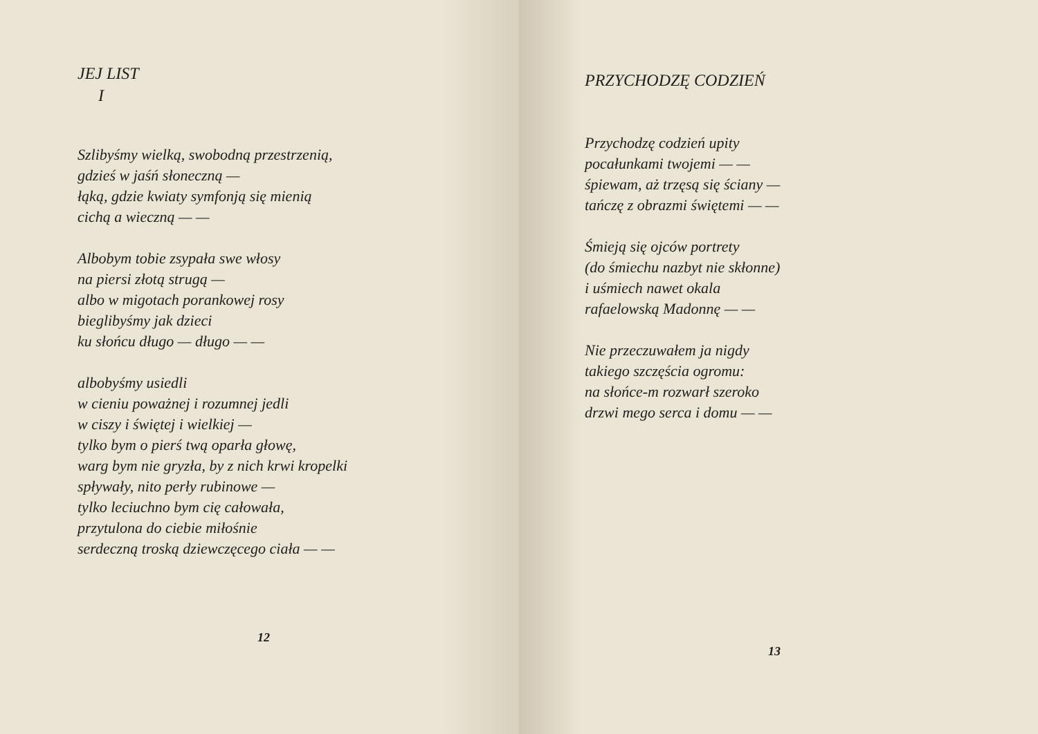JEJ LIST
I
Szlibyśmy wielką, swobodną przestrzenią,
gdzieś w jaśń słoneczną —
łąką, gdzie kwiaty symfonją się mienią
cichą a wieczną — —
Albobym tobie zsypała swe włosy
na piersi złotą strugą —
albo w migotach porankowej rosy
bieglibyśmy jak dzieci
ku słońcu długo — długo — —
albobyśmy usiedli
w cieniu poważnej i rozumnej jedli
w ciszy i świętej i wielkiej —
tylko bym o pierś twą oparła głowę,
warg bym nie gryzła, by z nich krwi kropelki
spływały, nito perły rubinowe —
tylko leciuchno bym cię całowała,
przytulona do ciebie miłośnie
serdeczną troską dziewczęcego ciała — —
12
PRZYCHODZĘ CODZIEŃ
Przychodzę codzień upity
pocałunkami twojemi — —
śpiewam, aż trzęsą się ściany —
tańczę z obrazmi świętemi — —
Śmieją się ojców portrety
(do śmiechu nazbyt nie skłonne)
i uśmiech nawet okala
rafaelowską Madonnę — —
Nie przeczuwałem ja nigdy
takiego szczęścia ogromu:
na słońce-m rozwarł szeroko
drzwi mego serca i domu — —
13